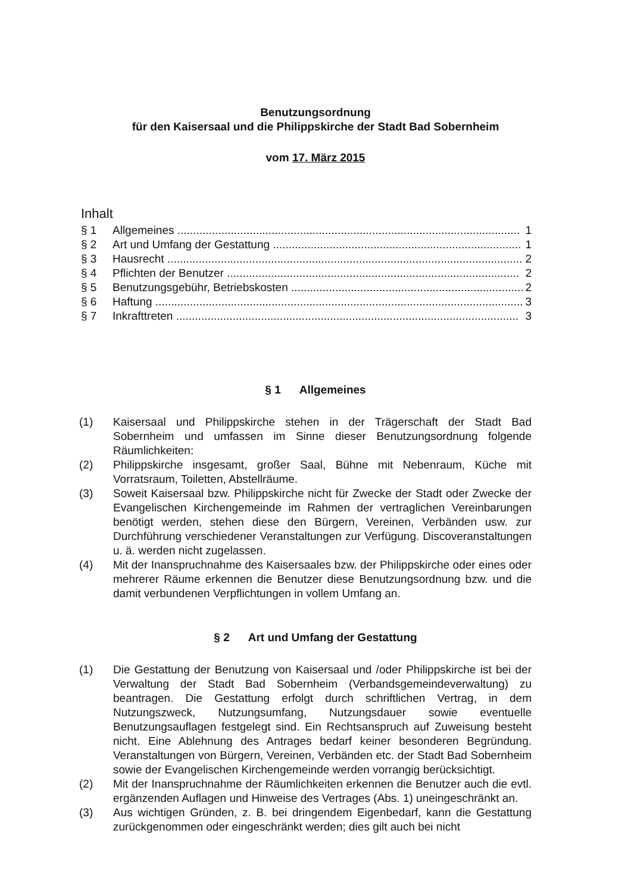Benutzungsordnung
für den Kaisersaal und die Philippskirche der Stadt Bad Sobernheim
vom 17. März 2015
Inhalt
§ 1 Allgemeines ............................................................................................................. 1
§ 2 Art und Umfang der Gestattung ............................................................................... 1
§ 3 Hausrecht .................................................................................................................. 2
§ 4 Pflichten der Benutzer ............................................................................................. 2
§ 5 Benutzungsgebühr, Betriebskosten .......................................................................... 2
§ 6 Haftung ..................................................................................................................... 3
§ 7 Inkrafttreten ............................................................................................................. 3
§ 1 Allgemeines
(1) Kaisersaal und Philippskirche stehen in der Trägerschaft der Stadt Bad Sobernheim und umfassen im Sinne dieser Benutzungsordnung folgende Räumlichkeiten:
(2) Philippskirche insgesamt, großer Saal, Bühne mit Nebenraum, Küche mit Vorratsraum, Toiletten, Abstellräume.
(3) Soweit Kaisersaal bzw. Philippskirche nicht für Zwecke der Stadt oder Zwecke der Evangelischen Kirchengemeinde im Rahmen der vertraglichen Vereinbarungen benötigt werden, stehen diese den Bürgern, Vereinen, Verbänden usw. zur Durchführung verschiedener Veranstaltungen zur Verfügung. Discoveranstaltungen u. ä. werden nicht zugelassen.
(4) Mit der Inanspruchnahme des Kaisersaales bzw. der Philippskirche oder eines oder mehrerer Räume erkennen die Benutzer diese Benutzungsordnung bzw. und die damit verbundenen Verpflichtungen in vollem Umfang an.
§ 2 Art und Umfang der Gestattung
(1) Die Gestattung der Benutzung von Kaisersaal und /oder Philippskirche ist bei der Verwaltung der Stadt Bad Sobernheim (Verbandsgemeindeverwaltung) zu beantragen. Die Gestattung erfolgt durch schriftlichen Vertrag, in dem Nutzungszweck, Nutzungsumfang, Nutzungsdauer sowie eventuelle Benutzungsauflagen festgelegt sind. Ein Rechtsanspruch auf Zuweisung besteht nicht. Eine Ablehnung des Antrages bedarf keiner besonderen Begründung. Veranstaltungen von Bürgern, Vereinen, Verbänden etc. der Stadt Bad Sobernheim sowie der Evangelischen Kirchengemeinde werden vorrangig berücksichtigt.
(2) Mit der Inanspruchnahme der Räumlichkeiten erkennen die Benutzer auch die evtl. ergänzenden Auflagen und Hinweise des Vertrages (Abs. 1) uneingeschränkt an.
(3) Aus wichtigen Gründen, z. B. bei dringendem Eigenbedarf, kann die Gestattung zurückgenommen oder eingeschränkt werden; dies gilt auch bei nicht